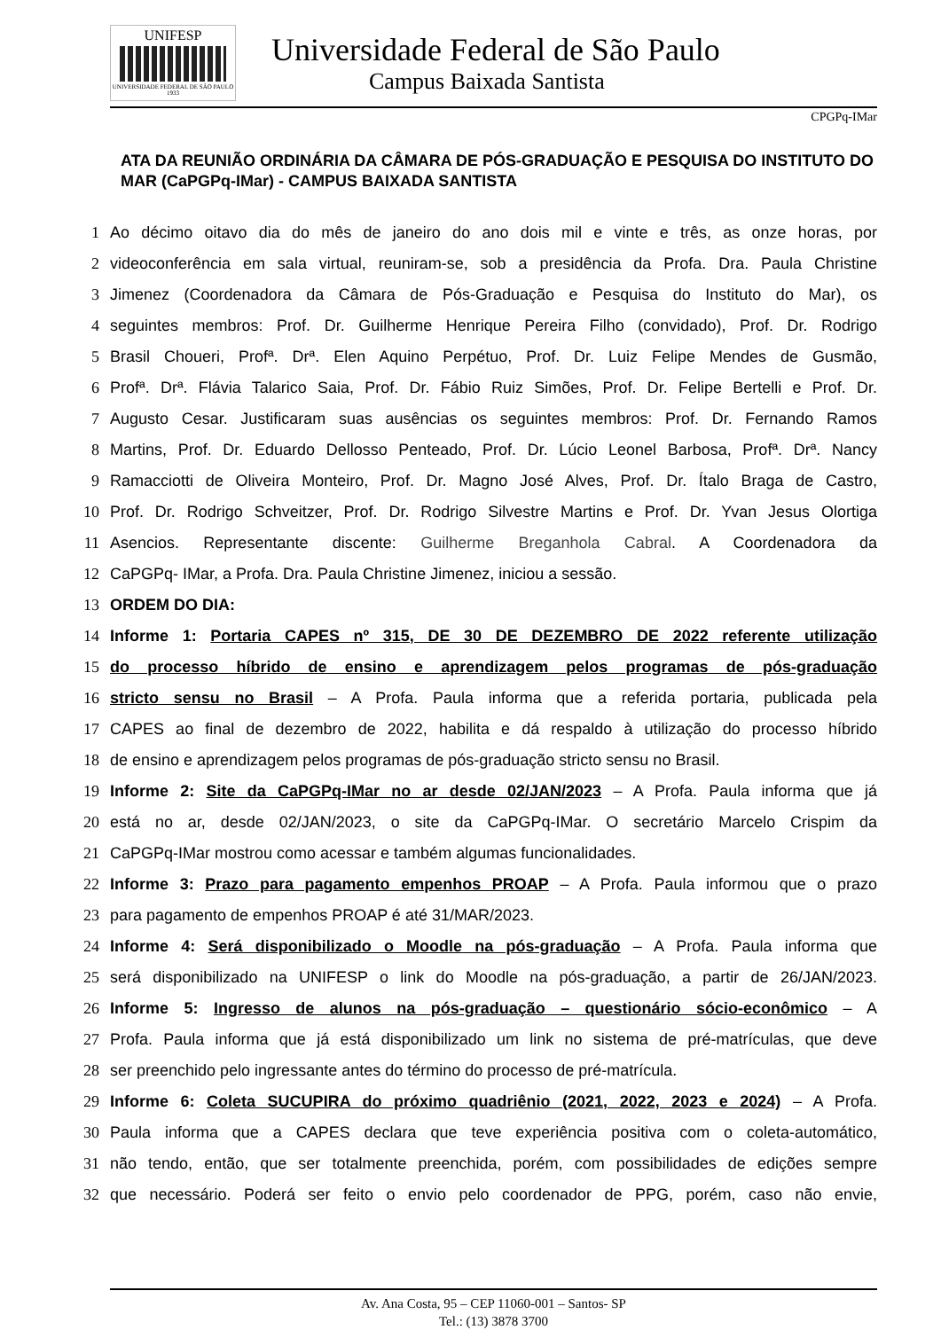UNIFESP
UNIVERSIDADE FEDERAL DE SÃO PAULO
1933
Universidade Federal de São Paulo
Campus Baixada Santista
CPGPq-IMar
ATA DA REUNIÃO ORDINÁRIA DA CÂMARA DE PÓS-GRADUAÇÃO E PESQUISA DO INSTITUTO DO MAR (CaPGPq-IMar) - CAMPUS BAIXADA SANTISTA
1 Ao décimo oitavo dia do mês de janeiro do ano dois mil e vinte e três, as onze horas, por
2 videoconferência em sala virtual, reuniram-se, sob a presidência da Profa. Dra. Paula Christine
3 Jimenez (Coordenadora da Câmara de Pós-Graduação e Pesquisa do Instituto do Mar), os
4 seguintes membros: Prof. Dr. Guilherme Henrique Pereira Filho (convidado), Prof. Dr. Rodrigo
5 Brasil Choueri, Profª. Drª. Elen Aquino Perpétuo, Prof. Dr. Luiz Felipe Mendes de Gusmão,
6 Profª. Drª. Flávia Talarico Saia, Prof. Dr. Fábio Ruiz Simões, Prof. Dr. Felipe Bertelli e Prof. Dr.
7 Augusto Cesar. Justificaram suas ausências os seguintes membros: Prof. Dr. Fernando Ramos
8 Martins, Prof. Dr. Eduardo Dellosso Penteado, Prof. Dr. Lúcio Leonel Barbosa, Profª. Drª. Nancy
9 Ramacciotti de Oliveira Monteiro, Prof. Dr. Magno José Alves, Prof. Dr. Ítalo Braga de Castro,
10 Prof. Dr. Rodrigo Schveitzer, Prof. Dr. Rodrigo Silvestre Martins e Prof. Dr. Yvan Jesus Olortiga
11 Asencios. Representante discente: Guilherme Breganhola Cabral. A Coordenadora da
12 CaPGPq- IMar, a Profa. Dra. Paula Christine Jimenez, iniciou a sessão.
13 ORDEM DO DIA:
14 Informe 1: Portaria CAPES nº 315, DE 30 DE DEZEMBRO DE 2022 referente utilização
15 do processo híbrido de ensino e aprendizagem pelos programas de pós-graduação
16 stricto sensu no Brasil – A Profa. Paula informa que a referida portaria, publicada pela
17 CAPES ao final de dezembro de 2022, habilita e dá respaldo à utilização do processo híbrido
18 de ensino e aprendizagem pelos programas de pós-graduação stricto sensu no Brasil.
19 Informe 2: Site da CaPGPq-IMar no ar desde 02/JAN/2023 – A Profa. Paula informa que já
20 está no ar, desde 02/JAN/2023, o site da CaPGPq-IMar. O secretário Marcelo Crispim da
21 CaPGPq-IMar mostrou como acessar e também algumas funcionalidades.
22 Informe 3: Prazo para pagamento empenhos PROAP – A Profa. Paula informou que o prazo
23 para pagamento de empenhos PROAP é até 31/MAR/2023.
24 Informe 4: Será disponibilizado o Moodle na pós-graduação – A Profa. Paula informa que
25 será disponibilizado na UNIFESP o link do Moodle na pós-graduação, a partir de 26/JAN/2023.
26 Informe 5: Ingresso de alunos na pós-graduação – questionário sócio-econômico – A
27 Profa. Paula informa que já está disponibilizado um link no sistema de pré-matrículas, que deve
28 ser preenchido pelo ingressante antes do término do processo de pré-matrícula.
29 Informe 6: Coleta SUCUPIRA do próximo quadriênio (2021, 2022, 2023 e 2024) – A Profa.
30 Paula informa que a CAPES declara que teve experiência positiva com o coleta-automático,
31 não tendo, então, que ser totalmente preenchida, porém, com possibilidades de edições sempre
32 que necessário. Poderá ser feito o envio pelo coordenador de PPG, porém, caso não envie,
Av. Ana Costa, 95 – CEP 11060-001 – Santos- SP
Tel.: (13) 3878 3700